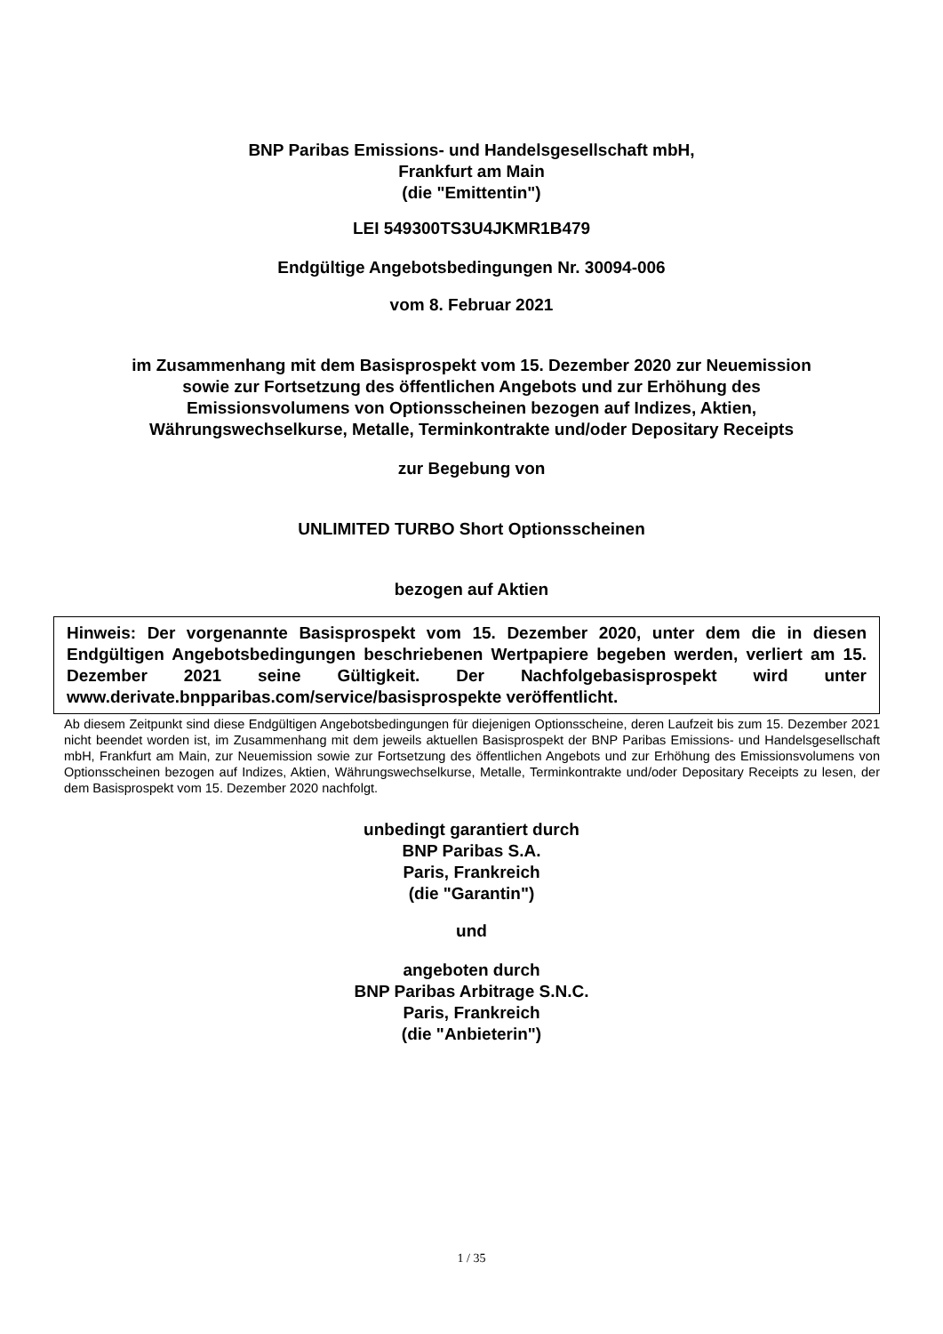BNP Paribas Emissions- und Handelsgesellschaft mbH,
Frankfurt am Main
(die "Emittentin")
LEI 549300TS3U4JKMR1B479
Endgültige Angebotsbedingungen Nr. 30094-006
vom 8. Februar 2021
im Zusammenhang mit dem Basisprospekt vom 15. Dezember 2020 zur Neuemission
sowie zur Fortsetzung des öffentlichen Angebots und zur Erhöhung des
Emissionsvolumens von Optionsscheinen bezogen auf Indizes, Aktien,
Währungswechselkurse, Metalle, Terminkontrakte und/oder Depositary Receipts
zur Begebung von
UNLIMITED TURBO Short Optionsscheinen
bezogen auf Aktien
Hinweis: Der vorgenannte Basisprospekt vom 15. Dezember 2020, unter dem die in diesen Endgültigen Angebotsbedingungen beschriebenen Wertpapiere begeben werden, verliert am 15. Dezember 2021 seine Gültigkeit. Der Nachfolgebasisprospekt wird unter www.derivate.bnpparibas.com/service/basisprospekte veröffentlicht.
Ab diesem Zeitpunkt sind diese Endgültigen Angebotsbedingungen für diejenigen Optionsscheine, deren Laufzeit bis zum 15. Dezember 2021 nicht beendet worden ist, im Zusammenhang mit dem jeweils aktuellen Basisprospekt der BNP Paribas Emissions- und Handelsgesellschaft mbH, Frankfurt am Main, zur Neuemission sowie zur Fortsetzung des öffentlichen Angebots und zur Erhöhung des Emissionsvolumens von Optionsscheinen bezogen auf Indizes, Aktien, Währungswechselkurse, Metalle, Terminkontrakte und/oder Depositary Receipts zu lesen, der dem Basisprospekt vom 15. Dezember 2020 nachfolgt.
unbedingt garantiert durch
BNP Paribas S.A.
Paris, Frankreich
(die "Garantin")
und
angeboten durch
BNP Paribas Arbitrage S.N.C.
Paris, Frankreich
(die "Anbieterin")
1 / 35